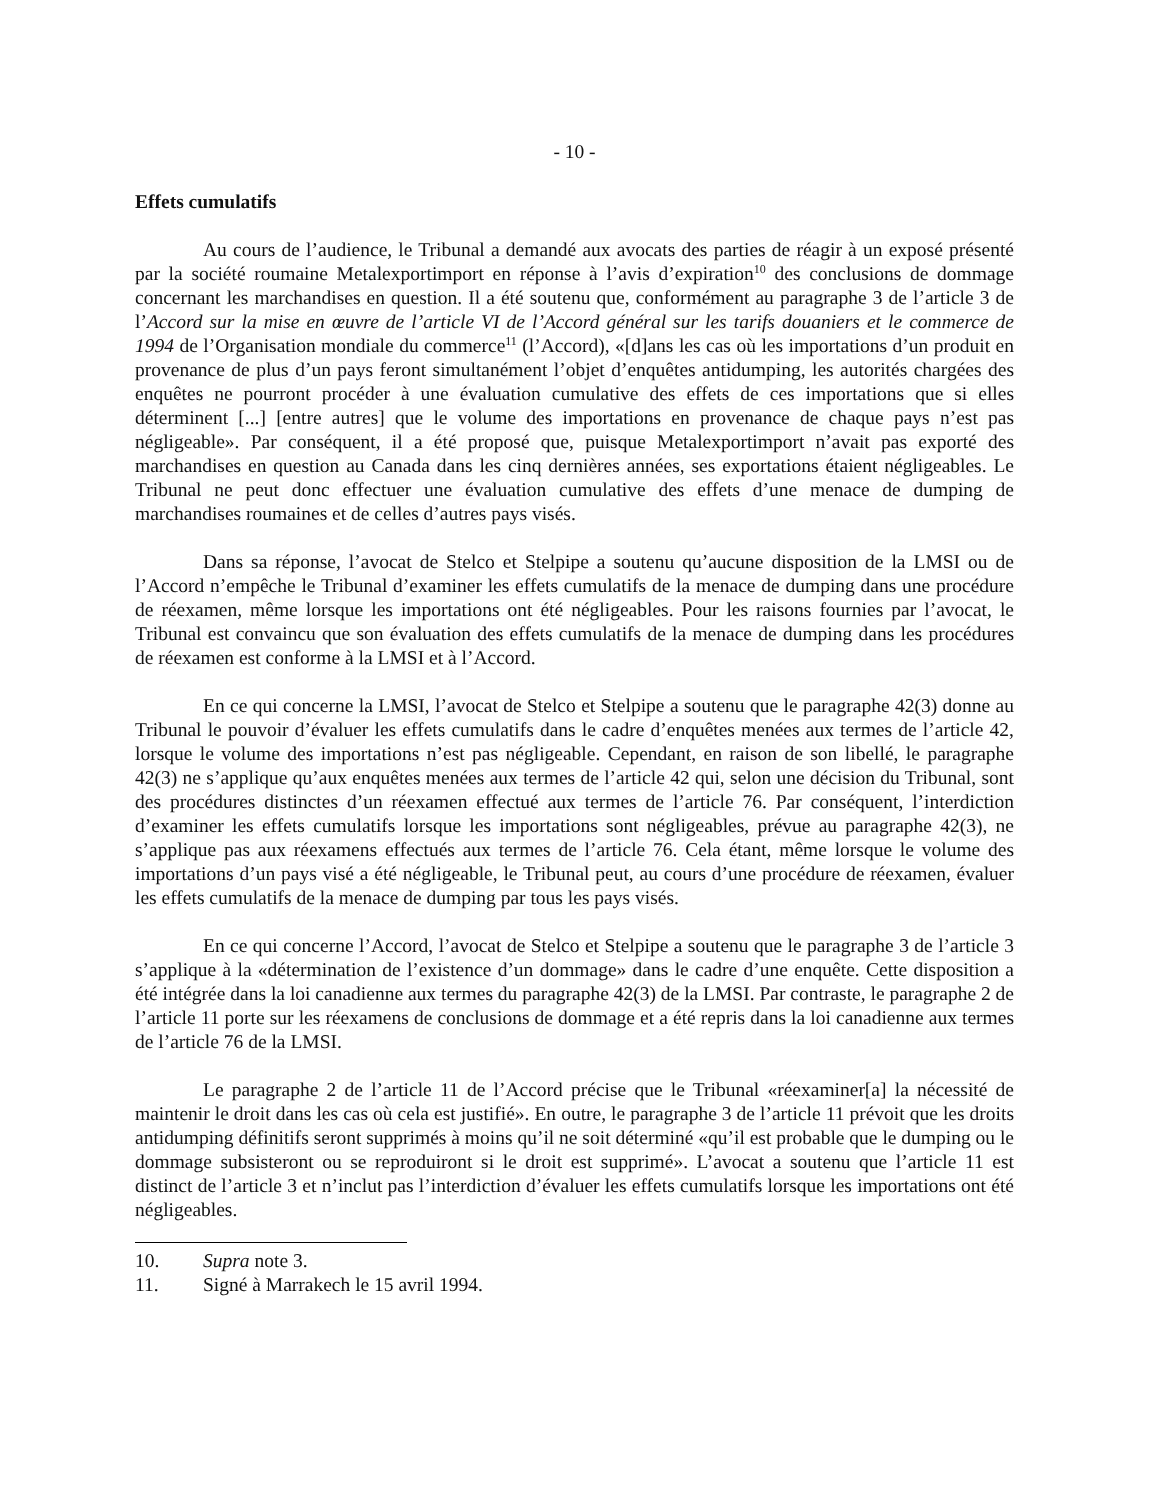- 10 -
Effets cumulatifs
Au cours de l’audience, le Tribunal a demandé aux avocats des parties de réagir à un exposé présenté par la société roumaine Metalexportimport en réponse à l’avis d’expiration<sup>10</sup> des conclusions de dommage concernant les marchandises en question. Il a été soutenu que, conformément au paragraphe 3 de l’article 3 de l’Accord sur la mise en œuvre de l’article VI de l’Accord général sur les tarifs douaniers et le commerce de 1994 de l’Organisation mondiale du commerce<sup>11</sup> (l’Accord), «[d]ans les cas où les importations d’un produit en provenance de plus d’un pays feront simultanément l’objet d’enquêtes antidumping, les autorités chargées des enquêtes ne pourront procéder à une évaluation cumulative des effets de ces importations que si elles déterminent [...] [entre autres] que le volume des importations en provenance de chaque pays n’est pas négligeable». Par conséquent, il a été proposé que, puisque Metalexportimport n’avait pas exporté des marchandises en question au Canada dans les cinq dernières années, ses exportations étaient négligeables. Le Tribunal ne peut donc effectuer une évaluation cumulative des effets d’une menace de dumping de marchandises roumaines et de celles d’autres pays visés.
Dans sa réponse, l’avocat de Stelco et Stelpipe a soutenu qu’aucune disposition de la LMSI ou de l’Accord n’empêche le Tribunal d’examiner les effets cumulatifs de la menace de dumping dans une procédure de réexamen, même lorsque les importations ont été négligeables. Pour les raisons fournies par l’avocat, le Tribunal est convaincu que son évaluation des effets cumulatifs de la menace de dumping dans les procédures de réexamen est conforme à la LMSI et à l’Accord.
En ce qui concerne la LMSI, l’avocat de Stelco et Stelpipe a soutenu que le paragraphe 42(3) donne au Tribunal le pouvoir d’évaluer les effets cumulatifs dans le cadre d’enquêtes menées aux termes de l’article 42, lorsque le volume des importations n’est pas négligeable. Cependant, en raison de son libellé, le paragraphe 42(3) ne s’applique qu’aux enquêtes menées aux termes de l’article 42 qui, selon une décision du Tribunal, sont des procédures distinctes d’un réexamen effectué aux termes de l’article 76. Par conséquent, l’interdiction d’examiner les effets cumulatifs lorsque les importations sont négligeables, prévue au paragraphe 42(3), ne s’applique pas aux réexamens effectués aux termes de l’article 76. Cela étant, même lorsque le volume des importations d’un pays visé a été négligeable, le Tribunal peut, au cours d’une procédure de réexamen, évaluer les effets cumulatifs de la menace de dumping par tous les pays visés.
En ce qui concerne l’Accord, l’avocat de Stelco et Stelpipe a soutenu que le paragraphe 3 de l’article 3 s’applique à la «détermination de l’existence d’un dommage» dans le cadre d’une enquête. Cette disposition a été intégrée dans la loi canadienne aux termes du paragraphe 42(3) de la LMSI. Par contraste, le paragraphe 2 de l’article 11 porte sur les réexamens de conclusions de dommage et a été repris dans la loi canadienne aux termes de l’article 76 de la LMSI.
Le paragraphe 2 de l’article 11 de l’Accord précise que le Tribunal «réexaminer[a] la nécessité de maintenir le droit dans les cas où cela est justifié». En outre, le paragraphe 3 de l’article 11 prévoit que les droits antidumping définitifs seront supprimés à moins qu’il ne soit déterminé «qu’il est probable que le dumping ou le dommage subsisteront ou se reproduiront si le droit est supprimé». L’avocat a soutenu que l’article 11 est distinct de l’article 3 et n’inclut pas l’interdiction d’évaluer les effets cumulatifs lorsque les importations ont été négligeables.
10. Supra note 3.
11. Signé à Marrakech le 15 avril 1994.